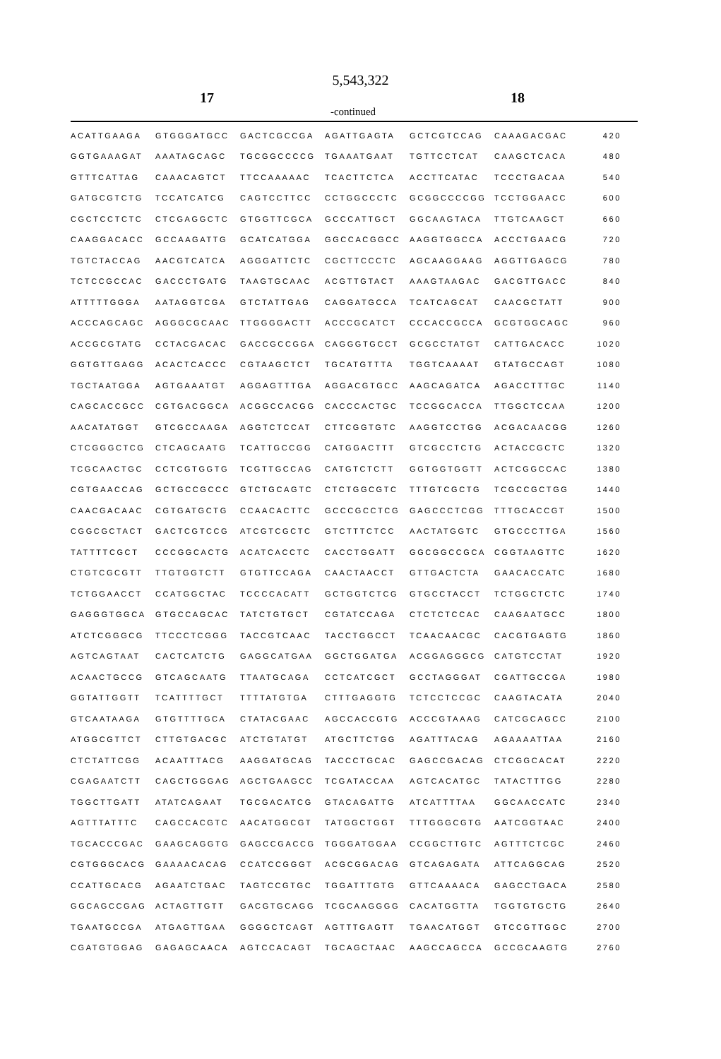5,543,322
17 18
-continued
| ACATTGAAGA | GTGGGATGCC | GACTCGCCGA | AGATTGAGTA | GCTCGTCCAG | CAAAGACGAC | 420 |
| GGTGAAAGAT | AAATAGCAGC | TGCGGCCCCG | TGAAATGAAT | TGTTCCTCAT | CAAGCTCACA | 480 |
| GTTTCATTAG | CAAACAGTCT | TTCCAAAAAC | TCACTTCTCA | ACCTTCATAC | TCCCTGACAA | 540 |
| GATGCGTCTG | TCCATCATCG | CAGTCCTTCC | CCTGGCCCTC | GCGGCCCCGG | TCCTGGAACC | 600 |
| CGCTCCTCTC | CTCGAGGCTC | GTGGTTCGCA | GCCCATTGCT | GGCAAGTACA | TTGTCAAGCT | 660 |
| CAAGGACACC | GCCAAGATTG | GCATCATGGA | GGCCACGGCC | AAGGTGGCCA | ACCCTGAACG | 720 |
| TGTCTACCAG | AACGTCATCA | AGGGATTCTC | CGCTTCCCTC | AGCAAGGAAG | AGGTTGAGCG | 780 |
| TCTCCGCCAC | GACCCTGATG | TAAGTGCAAC | ACGTTGTACT | AAAGTAAGAC | GACGTTGACC | 840 |
| ATTTTTGGGA | AATAGGTCGA | GTCTATTGAG | CAGGATGCCA | TCATCAGCAT | CAACGCTATT | 900 |
| ACCCAGCAGC | AGGGCGCAAC | TTGGGGACTT | ACCCGCATCT | CCCACCGCCA | GCGTGGCAGC | 960 |
| ACCGCGTATG | CCTACGACAC | GACCGCCGGA | CAGGGTGCCT | GCGCCTATGT | CATTGACACC | 1020 |
| GGTGTTGAGG | ACACTCACCC | CGTAAGCTCT | TGCATGTTTA | TGGTCAAAAT | GTATGCCAGT | 1080 |
| TGCTAATGGA | AGTGAAATGT | AGGAGTTTGA | AGGACGTGCC | AAGCAGATCA | AGACCTTTGC | 1140 |
| CAGCACCGCC | CGTGACGGCA | ACGGCCACGG | CACCCACTGC | TCCGGCACCA | TTGGCTCCAA | 1200 |
| AACATATGGT | GTCGCCAAGA | AGGTCTCCAT | CTTCGGTGTC | AAGGTCCTGG | ACGACAACGG | 1260 |
| CTCGGGCTCG | CTCAGCAATG | TCATTGCCGG | CATGGACTTT | GTCGCCTCTG | ACTACCGCTC | 1320 |
| TCGCAACTGC | CCTCGTGGTG | TCGTTGCCAG | CATGTCTCTT | GGTGGTGGTT | ACTCGGCCAC | 1380 |
| CGTGAACCAG | GCTGCCGCCC | GTCTGCAGTC | CTCTGGCGTC | TTTGTCGCTG | TCGCCGCTGG | 1440 |
| CAACGACAAC | CGTGATGCTG | CCAACACTTC | GCCCGCCTCG | GAGCCCTCGG | TTTGCACCGT | 1500 |
| CGGCGCTACT | GACTCGTCCG | ATCGTCGCTC | GTCTTTCTCC | AACTATGGTC | GTGCCCTTGA | 1560 |
| TATTTTCGCT | CCCGGCACTG | ACATCACCTC | CACCTGGATT | GGCGGCCGCA | CGGTAAGTTC | 1620 |
| CTGTCGCGTT | TTGTGGTCTT | GTGTTCCAGA | CAACTAACCT | GTTGACTCTA | GAACACCATC | 1680 |
| TCTGGAACCT | CCATGGCTAC | TCCCCACATT | GCTGGTCTCG | GTGCCTACCT | TCTGGCTCTC | 1740 |
| GAGGGTGGCA | GTGCCAGCAC | TATCTGTGCT | CGTATCCAGA | CTCTCTCCAC | CAAGAATGCC | 1800 |
| ATCTCGGGCG | TTCCCTCGGG | TACCGTCAAC | TACCTGGCCT | TCAACAACGC | CACGTGAGTG | 1860 |
| AGTCAGTAAT | CACTCATCTG | GAGGCATGAA | GGCTGGATGA | ACGGAGGGCG | CATGTCCTAT | 1920 |
| ACAACTGCCG | GTCAGCAATG | TTAATGCAGA | CCTCATCGCT | GCCTAGGGAT | CGATTGCCGA | 1980 |
| GGTATTGGTT | TCATTTTGCT | TTTTATGTGA | CTTTGAGGTG | TCTCCTCCGC | CAAGTACATA | 2040 |
| GTCAATAAGA | GTGTTTTGCA | CTATACGAAC | AGCCACCGTG | ACCCGTAAAG | CATCGCAGCC | 2100 |
| ATGGCGTTCT | CTTGTGACGC | ATCTGTATGT | ATGCTTCTGG | AGATTTACAG | AGAAAATTAA | 2160 |
| CTCTATTCGG | ACAATTTACG | AAGGATGCAG | TACCCTGCAC | GAGCCGACAG | CTCGGCACAT | 2220 |
| CGAGAATCTT | CAGCTGGGAG | AGCTGAAGCC | TCGATACCAA | AGTCACATGC | TATACTTTGG | 2280 |
| TGGCTTGATT | ATATCAGAAT | TGCGACATCG | GTACAGATTG | ATCATTTTAA | GGCAACCATC | 2340 |
| AGTTTATTTC | CAGCCACGTC | AACATGGCGT | TATGGCTGGT | TTTGGGCGTG | AATCGGTAAC | 2400 |
| TGCACCCGAC | GAAGCAGGTG | GAGCCGACCG | TGGGATGGAA | CCGGCTTGTC | AGTTTCTCGC | 2460 |
| CGTGGGCACG | GAAAACACAG | CCATCCGGGT | ACGCGGACAG | GTCAGAGATA | ATTCAGGCAG | 2520 |
| CCATTGCACG | AGAATCTGAC | TAGTCCGTGC | TGGATTTGTG | GTTCAAAACA | GAGCCTGACA | 2580 |
| GGCAGCCGAG | ACTAGTTGTT | GACGTGCAGG | TCGCAAGGGG | CACATGGTTA | TGGTGTGCTG | 2640 |
| TGAATGCCGA | ATGAGTTGAA | GGGGCTCAGT | AGTTTGAGTT | TGAACATGGT | GTCCGTTGGC | 2700 |
| CGATGTGGAG | GAGAGCAACA | AGTCCACAGT | TGCAGCTAAC | AAGCCAGCCA | GCCGCAAGTG | 2760 |